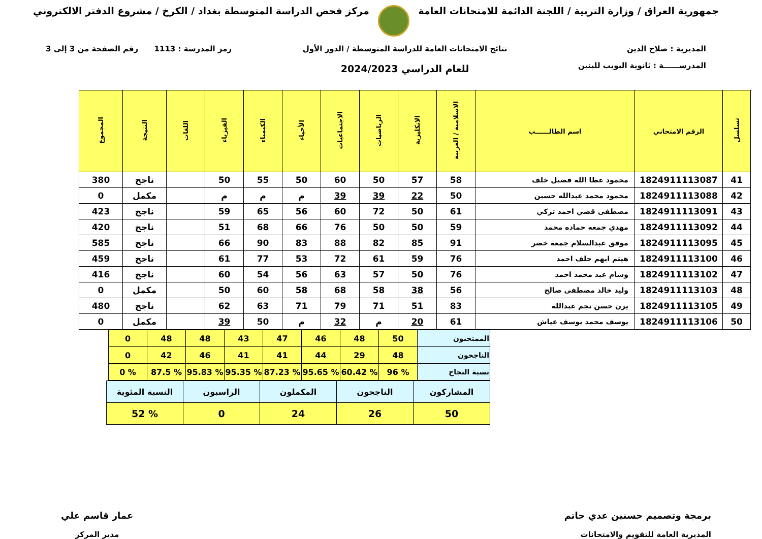جمهورية العراق / وزارة التربية / اللجنة الدائمة للامتحانات العامة
مركز فحص الدراسة المتوسطة بغداد / الكرخ / مشروع الدفتر الالكتروني
المديرية : صلاح الدين
المدرســــــة : ثانوية البويب للبنين
نتائج الامتحانات العامة للدراسة المتوسطة / الدور الأول
للعام الدراسي 2024/2023
رمز المدرسة : 1113 رقم الصفحة من 3 إلى 3
| تسلسل | الرقم الامتحاني | اسم الطالــــــب | الاسلامية / العربية | الانكليزية | الرياضيات | الاجتماعيات | الأحياء | الكيمياء | الفيزياء | اللغات | النتيجة | المجموع |
| --- | --- | --- | --- | --- | --- | --- | --- | --- | --- | --- | --- | --- |
| 41 | 1824911113087 | محمود عطا الله فضيل خلف | 58 | 57 | 50 | 60 | 50 | 55 | 50 | | ناجح | 380 |
| 42 | 1824911113088 | محمود محمد عبدالله حسين | 50 | 22 | 39 | 39 | م | م | م | | مكمل | 0 |
| 43 | 1824911113091 | مصطفى قصي احمد تركي | 61 | 50 | 72 | 60 | 56 | 65 | 59 | | ناجح | 423 |
| 44 | 1824911113092 | مهدي جمعه حماده محمد | 59 | 50 | 50 | 76 | 66 | 68 | 51 | | ناجح | 420 |
| 45 | 1824911113095 | موفق عبدالسلام جمعه خضر | 91 | 85 | 82 | 88 | 83 | 90 | 66 | | ناجح | 585 |
| 46 | 1824911113100 | هيثم ايهم خلف احمد | 76 | 59 | 61 | 72 | 53 | 77 | 61 | | ناجح | 459 |
| 47 | 1824911113102 | وسام عبد محمد احمد | 76 | 50 | 57 | 63 | 56 | 54 | 60 | | ناجح | 416 |
| 48 | 1824911113103 | وليد خالد مصطفى صالح | 56 | 38 | 58 | 68 | 58 | 60 | 50 | | مكمل | 0 |
| 49 | 1824911113105 | يزن حسن نجم عبدالله | 83 | 51 | 71 | 79 | 71 | 63 | 62 | | ناجح | 480 |
| 50 | 1824911113106 | يوسف محمد يوسف عياش | 61 | 20 | م | 32 | م | 50 | 39 | | مكمل | 0 |
| الممتحنون | 50 | 48 | 46 | 47 | 43 | 48 | 48 | 0 |
| الناجحون | 48 | 29 | 44 | 41 | 41 | 46 | 42 | 0 |
| نسبة النجاح | % 96 | % 60.42 | % 95.65 | % 87.23 | % 95.35 | % 95.83 | % 87.5 | % 0 |
| المشاركون | الناجحون | المكملون | الراسبون | النسبة المئوية |
| 50 | 26 | 24 | 0 | % 52 |
برمجة وتصميم حسنين عدي حاتم
المديرية العامة للتقويم والامتحانات
عمار قاسم علي
مدير المركز